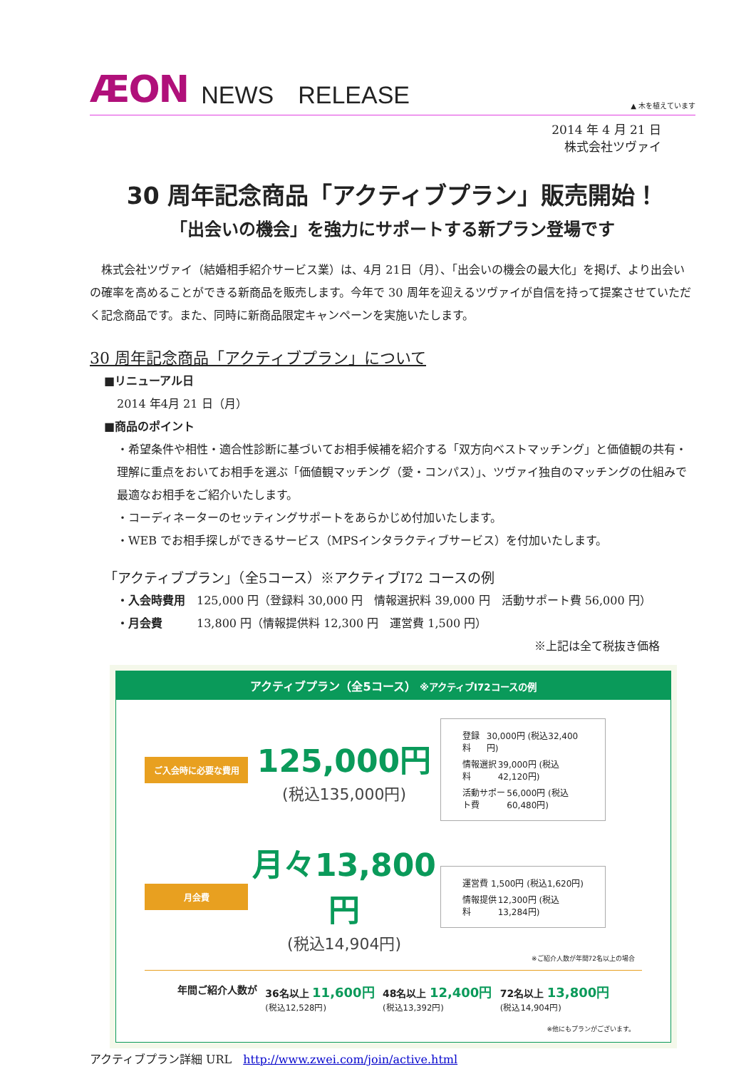ÆON NEWS　RELEASE ▲ 木を植えています
2014 年 4 月 21 日
株式会社ツヴァイ
30 周年記念商品「アクティブプラン」販売開始！
「出会いの機会」を強力にサポートする新プラン登場です
　株式会社ツヴァイ（結婚相手紹介サービス業）は、4月 21日（月）、「出会いの機会の最大化」を掲げ、より出会いの確率を高めることができる新商品を販売します。今年で 30 周年を迎えるツヴァイが自信を持って提案させていただく記念商品です。また、同時に新商品限定キャンペーンを実施いたします。
30 周年記念商品「アクティブプラン」について
■リニューアル日
2014 年4月 21 日（月）
■商品のポイント
・希望条件や相性・適合性診断に基づいてお相手候補を紹介する「双方向ベストマッチング」と価値観の共有・理解に重点をおいてお相手を選ぶ「価値観マッチング（愛・コンパス）」、ツヴァイ独自のマッチングの仕組みで最適なお相手をご紹介いたします。
・コーディネーターのセッティングサポートをあらかじめ付加いたします。
・WEB でお相手探しができるサービス（MPSインタラクティブサービス）を付加いたします。
「アクティブプラン」（全5コース）※アクティブⅠ72 コースの例
・入会時費用　125,000 円（登録料 30,000 円　情報選択料 39,000 円　活動サポート費 56,000 円）
・月会費　　　13,800 円（情報提供料 12,300 円　運営費 1,500 円）
※上記は全て税抜き価格
アクティブプラン（全5コース） ※アクティブⅠ72コースの例
ご入会時に必要な費用
125,000円
(税込135,000円)
登録料 30,000円 (税込32,400円)
情報選択料 39,000円 (税込42,120円)
活動サポート費 56,000円 (税込60,480円)
月会費
月々13,800円
(税込14,904円)
運営費 1,500円 (税込1,620円)
情報提供料 12,300円 (税込13,284円)
※ご紹介人数が年間72名以上の場合
年間ご紹介人数が 36名以上 11,600円
(税込12,528円) 48名以上 12,400円
(税込13,392円) 72名以上 13,800円
(税込14,904円)
※他にもプランがございます。
アクティブプラン詳細 URL　http://www.zwei.com/join/active.html